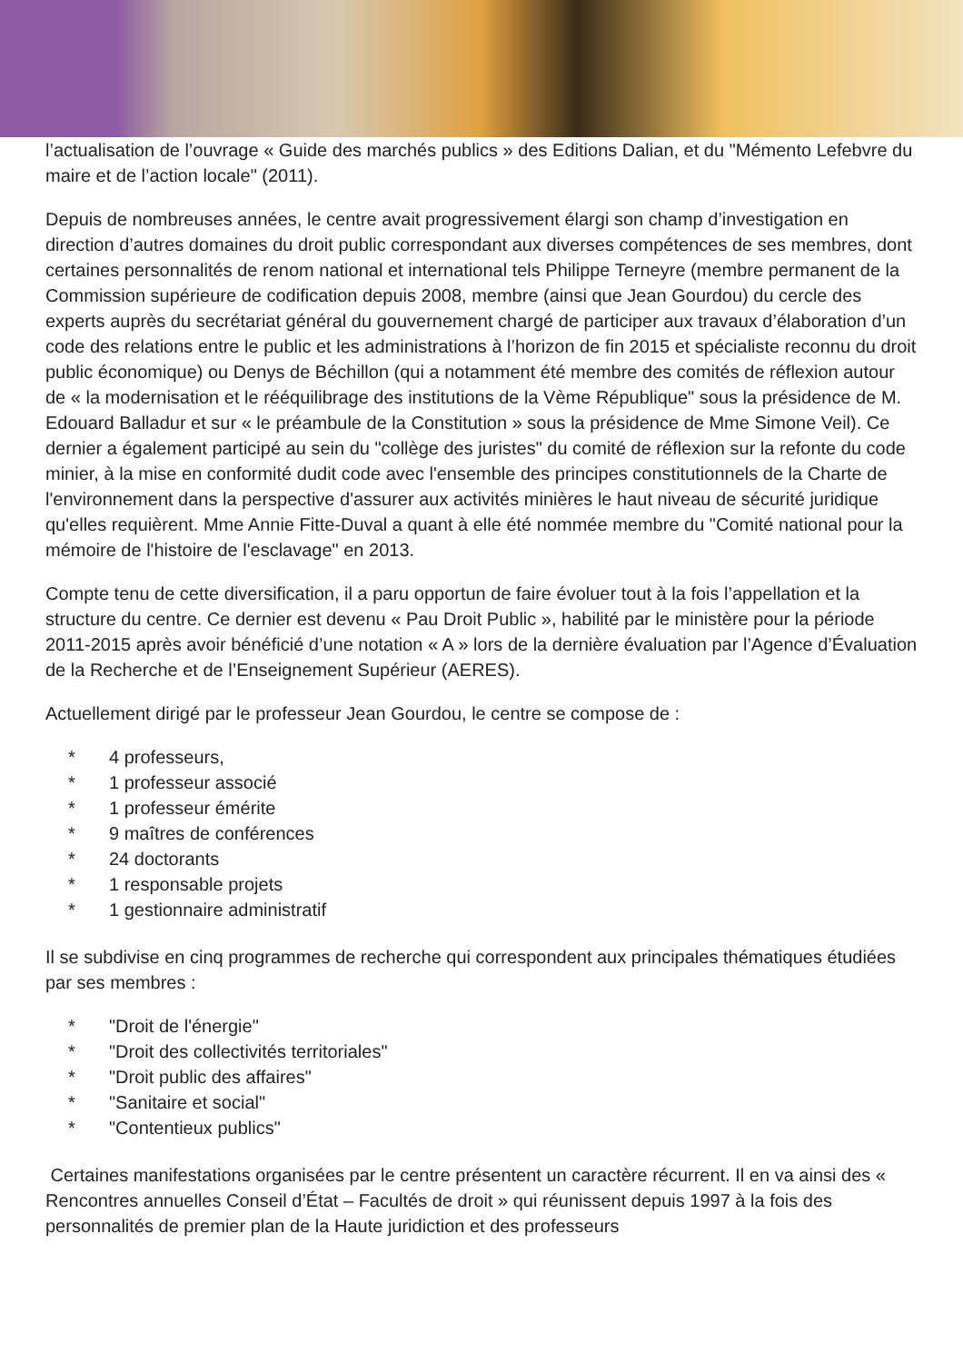l’actualisation de l’ouvrage « Guide des marchés publics » des Editions Dalian, et du "Mémento Lefebvre du maire et de l’action locale" (2011).
Depuis de nombreuses années, le centre avait progressivement élargi son champ d’investigation en direction d’autres domaines du droit public correspondant aux diverses compétences de ses membres, dont certaines personnalités de renom national et international tels Philippe Terneyre (membre permanent de la Commission supérieure de codification depuis 2008, membre (ainsi que Jean Gourdou) du cercle des experts auprès du secrétariat général du gouvernement chargé de participer aux travaux d’élaboration d’un code des relations entre le public et les administrations à l’horizon de fin 2015 et spécialiste reconnu du droit public économique) ou Denys de Béchillon (qui a notamment été membre des comités de réflexion autour de « la modernisation et le rééquilibrage des institutions de la Vème République" sous la présidence de M. Edouard Balladur et sur « le préambule de la Constitution » sous la présidence de Mme Simone Veil). Ce dernier a également participé au sein du "collège des juristes" du comité de réflexion sur la refonte du code minier, à la mise en conformité dudit code avec l'ensemble des principes constitutionnels de la Charte de l'environnement dans la perspective d'assurer aux activités minières le haut niveau de sécurité juridique qu'elles requièrent. Mme Annie Fitte-Duval a quant à elle été nommée membre du "Comité national pour la mémoire de l'histoire de l'esclavage" en 2013.
Compte tenu de cette diversification, il a paru opportun de faire évoluer tout à la fois l’appellation et la structure du centre. Ce dernier est devenu « Pau Droit Public », habilité par le ministère pour la période 2011-2015 après avoir bénéficié d’une notation « A » lors de la dernière évaluation par l’Agence d’Évaluation de la Recherche et de l’Enseignement Supérieur (AERES).
Actuellement dirigé par le professeur Jean Gourdou, le centre se compose de :
* 4 professeurs,
* 1 professeur associé
* 1 professeur émérite
* 9 maîtres de conférences
* 24 doctorants
* 1 responsable projets
* 1 gestionnaire administratif
Il se subdivise en cinq programmes de recherche qui correspondent aux principales thématiques étudiées par ses membres :
* "Droit de l'énergie"
* "Droit des collectivités territoriales"
* "Droit public des affaires"
* "Sanitaire et social"
* "Contentieux publics"
Certaines manifestations organisées par le centre présentent un caractère récurrent. Il en va ainsi des « Rencontres annuelles Conseil d’État – Facultés de droit » qui réunissent depuis 1997 à la fois des personnalités de premier plan de la Haute juridiction et des professeurs